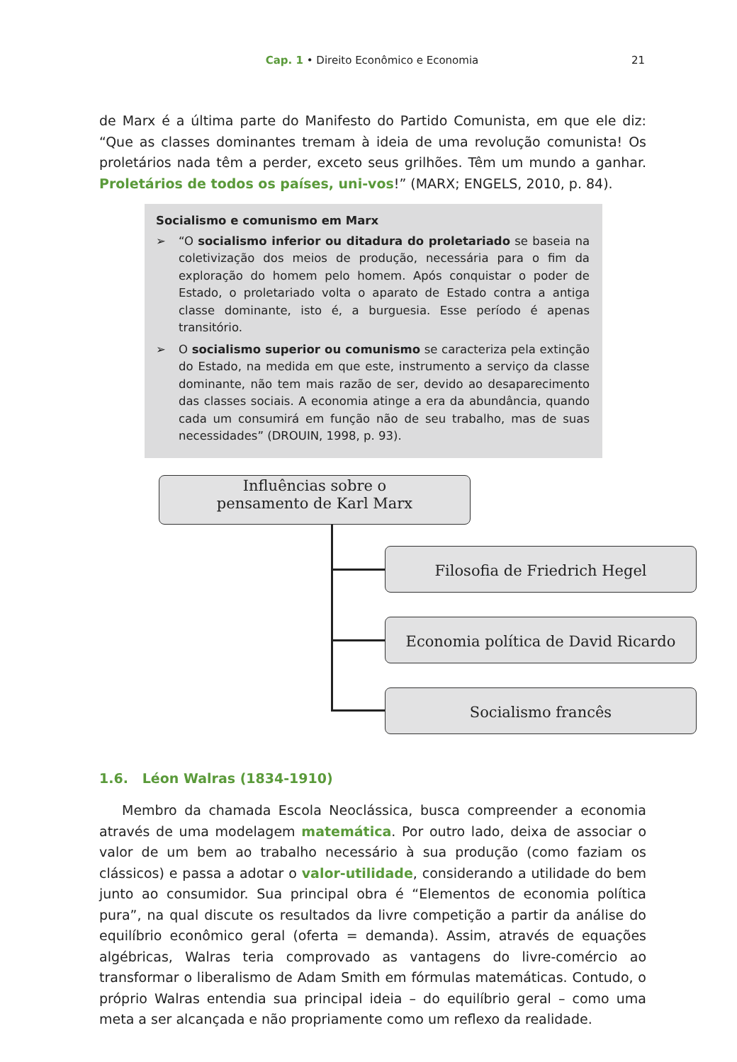Cap. 1 • Direito Econômico e Economia
21
de Marx é a última parte do Manifesto do Partido Comunista, em que ele diz: “Que as classes dominantes tremam à ideia de uma revolução comunista! Os proletários nada têm a perder, exceto seus grilhões. Têm um mundo a ganhar. Proletários de todos os países, uni-vos!” (MARX; ENGELS, 2010, p. 84).
Socialismo e comunismo em Marx
➢ “O socialismo inferior ou ditadura do proletariado se baseia na coletivização dos meios de produção, necessária para o fim da exploração do homem pelo homem. Após conquistar o poder de Estado, o proletariado volta o aparato de Estado contra a antiga classe dominante, isto é, a burguesia. Esse período é apenas transitório.
➢ O socialismo superior ou comunismo se caracteriza pela extinção do Estado, na medida em que este, instrumento a serviço da classe dominante, não tem mais razão de ser, devido ao desaparecimento das classes sociais. A economia atinge a era da abundância, quando cada um consumirá em função não de seu trabalho, mas de suas necessidades” (DROUIN, 1998, p. 93).
Influências sobre o
pensamento de Karl Marx
Filosofia de Friedrich Hegel
Economia política de David Ricardo
Socialismo francês
1.6. Léon Walras (1834-1910)
Membro da chamada Escola Neoclássica, busca compreender a economia através de uma modelagem matemática. Por outro lado, deixa de associar o valor de um bem ao trabalho necessário à sua produção (como faziam os clássicos) e passa a adotar o valor-utilidade, considerando a utilidade do bem junto ao consumidor. Sua principal obra é “Elementos de economia política pura”, na qual discute os resultados da livre competição a partir da análise do equilíbrio econômico geral (oferta = demanda). Assim, através de equações algébricas, Walras teria comprovado as vantagens do livre-comércio ao transformar o liberalismo de Adam Smith em fórmulas matemáticas. Contudo, o próprio Walras entendia sua principal ideia – do equilíbrio geral – como uma meta a ser alcançada e não propriamente como um reflexo da realidade.